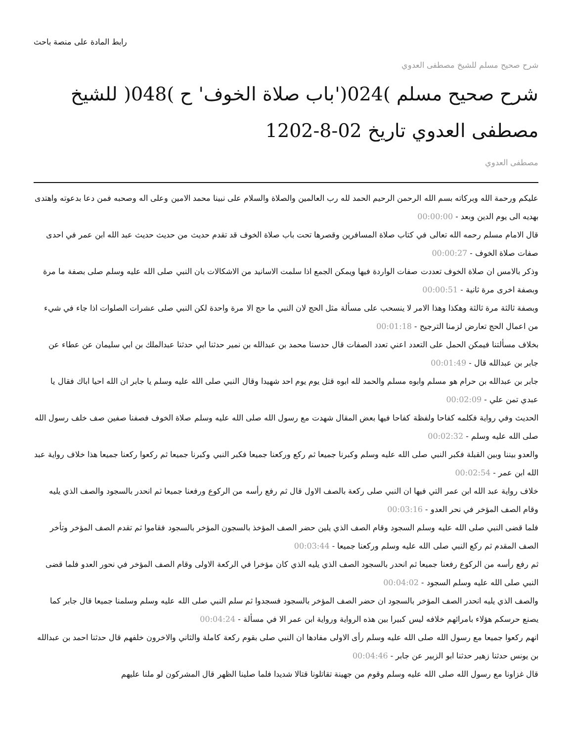رابط المادة على منصة باحث
شرح صحيح مسلم للشيخ مصطفى العدوي
شرح صحيح مسلم )024('باب صلاة الخوف' ح )048( للشيخ مصطفى العدوي تاريخ 02-8-1202
مصطفى العدوي
عليكم ورحمة الله وبركاته بسم الله الرحمن الرحيم الحمد لله رب العالمين والصلاة والسلام على نبينا محمد الامين وعلى اله وصحبه فمن دعا بدعوته واهتدى بهديه الى يوم الدين وبعد - 00:00:00
قال الامام مسلم رحمه الله تعالى في كتاب صلاة المسافرين وقصرها تحت باب صلاة الخوف قد تقدم حديث من حديث حديث عبد الله ابن عمر في احدى صفات صلاة الخوف - 00:00:27
وذكر بالامس ان صلاة الخوف تعددت صفات الواردة فيها ويمكن الجمع اذا سلمت الاسانيد من الاشكالات بان النبي صلى الله عليه وسلم صلى بصفة ما مرة وبصفة اخرى مرة ثانية - 00:00:51
وبصفة ثالثة مرة ثالثة وهكذا وهذا الامر لا ينسحب على مسألة مثل الحج لان النبي ما حج الا مرة واحدة لكن النبي صلى عشرات الصلوات اذا جاء في شيء من اعمال الحج تعارض لزمنا الترجيح - 00:01:18
بخلاف مسألتنا فيمكن الحمل على التعدد اعني تعدد الصفات قال حدسنا محمد بن عبدالله بن نمير حدثنا ابي حدثنا عبدالملك بن ابي سليمان عن عطاء عن جابر بن عبدالله قال - 00:01:49
جابر بن عبدالله بن حرام هو مسلم وابوه مسلم والحمد لله ابوه قتل يوم يوم احد شهيدا وقال النبي صلى الله عليه وسلم يا جابر ان الله احيا اباك فقال يا عبدي تمن علي - 00:02:09
الحديث وفي رواية فكلمه كفاحا ولفظة كفاحا فيها بعض المقال شهدت مع رسول الله صلى الله عليه وسلم صلاة الخوف فصفنا صفين صف خلف رسول الله صلى الله عليه وسلم - 00:02:32
والعدو بيننا وبين القبلة فكبر النبي صلى الله عليه وسلم وكبرنا جميعا ثم ركع وركعنا جميعا فكبر النبي وكبرنا جميعا ثم ركعوا ركعنا جميعا هذا خلاف رواية عبد الله ابن عمر - 00:02:54
خلاف رواية عبد الله ابن عمر التي فيها ان النبي صلى ركعة بالصف الاول قال ثم رفع رأسه من الركوع ورفعنا جميعا ثم انحدر بالسجود والصف الذي يليه وقام الصف المؤخر في نحر العدو - 00:03:16
فلما قضى النبي صلى الله عليه وسلم السجود وقام الصف الذي يلين حضر الصف المؤخذ بالسجون المؤخر بالسجود فقاموا ثم تقدم الصف المؤخر وتأخر الصف المقدم ثم ركع النبي صلى الله عليه وسلم وركعنا جميعا - 00:03:44
ثم رفع رأسه من الركوع رفعنا جميعا ثم انحدر بالسجود الصف الذي يليه الذي كان مؤخرا في الركعة الاولى وقام الصف المؤخر في نحور العدو فلما قضى النبي صلى الله عليه وسلم السجود - 00:04:02
والصف الذي يليه انحدر الصف المؤخر بالسجود ان حضر الصف المؤخر بالسجود فسجدوا ثم سلم النبي صلى الله عليه وسلم وسلمنا جميعا قال جابر كما يصنع حرسكم هؤلاء بامرائهم خلافه ليس كبيرا بين هذه الرواية ورواية ابن عمر الا في مسألة - 00:04:24
انهم ركعوا جميعا مع رسول الله صلى الله عليه وسلم رأى الاولى مفادها ان النبي صلى بقوم ركعة كاملة والثاني والاخرون خلفهم قال حدثنا احمد بن عبدالله بن يونس حدثنا زهير حدثنا ابو الزبير عن جابر - 00:04:46
قال غزاونا مع رسول الله صلى الله عليه وسلم وقوم من جهينة تقاتلونا قتالا شديدا فلما صلينا الظهر قال المشركون لو ملنا عليهم